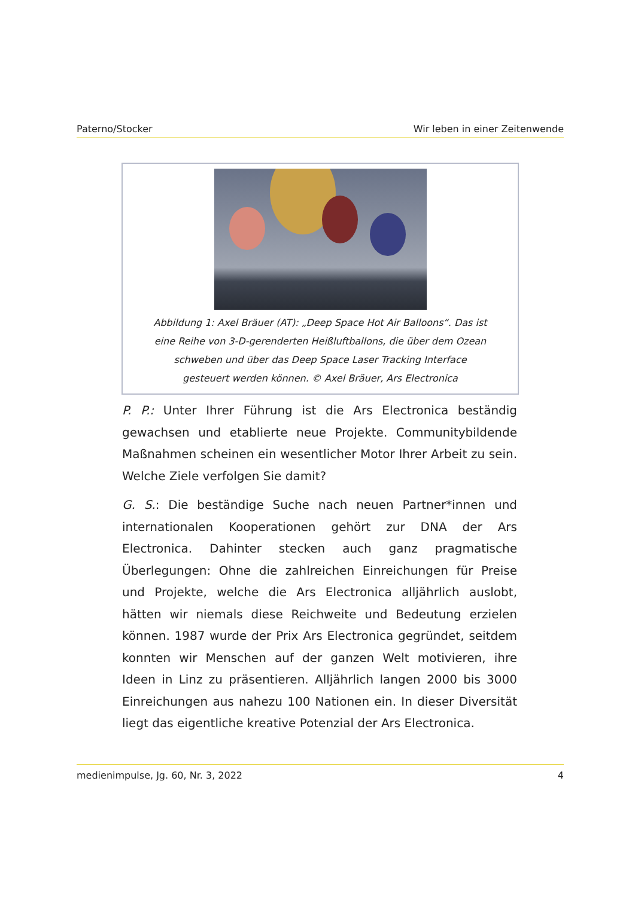Paterno/Stocker Wir leben in einer Zeitenwende
Abbildung 1: Axel Bräuer (AT): „Deep Space Hot Air Balloons“. Das ist eine Reihe von 3-D-gerenderten Heißluftballons, die über dem Ozean schweben und über das Deep Space Laser Tracking Interface gesteuert werden können. © Axel Bräuer, Ars Electronica
P. P.: Unter Ihrer Führung ist die Ars Electronica beständig gewachsen und etablierte neue Projekte. Communitybildende Maßnahmen scheinen ein wesentlicher Motor Ihrer Arbeit zu sein. Welche Ziele verfolgen Sie damit?
G. S.: Die beständige Suche nach neuen Partner*innen und internationalen Kooperationen gehört zur DNA der Ars Electronica. Dahinter stecken auch ganz pragmatische Überlegungen: Ohne die zahlreichen Einreichungen für Preise und Projekte, welche die Ars Electronica alljährlich auslobt, hätten wir niemals diese Reichweite und Bedeutung erzielen können. 1987 wurde der Prix Ars Electronica gegründet, seitdem konnten wir Menschen auf der ganzen Welt motivieren, ihre Ideen in Linz zu präsentieren. Alljährlich langen 2000 bis 3000 Einreichungen aus nahezu 100 Nationen ein. In dieser Diversität liegt das eigentliche kreative Potenzial der Ars Electronica.
medienimpulse, Jg. 60, Nr. 3, 2022 4